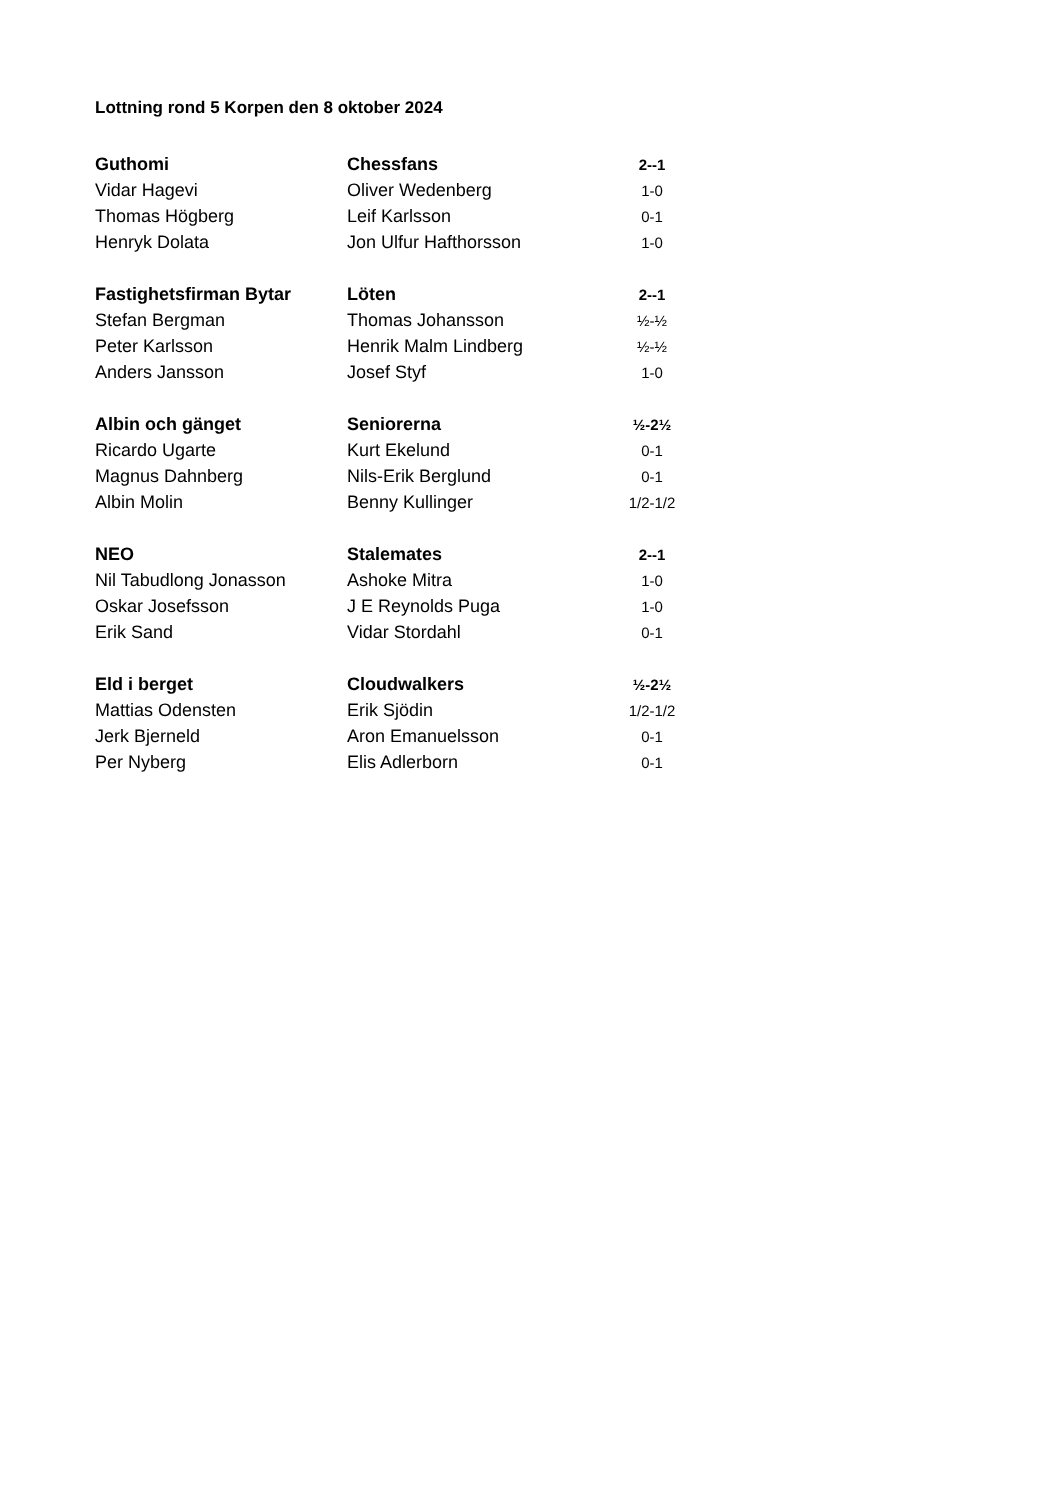Lottning rond 5 Korpen den 8 oktober 2024
| Guthomi | Chessfans | 2--1 |
| Vidar Hagevi | Oliver Wedenberg | 1-0 |
| Thomas Högberg | Leif Karlsson | 0-1 |
| Henryk Dolata | Jon Ulfur Hafthorsson | 1-0 |
| Fastighetsfirman Bytar | Löten | 2--1 |
| Stefan Bergman | Thomas Johansson | ½-½ |
| Peter Karlsson | Henrik Malm Lindberg | ½-½ |
| Anders Jansson | Josef Styf | 1-0 |
| Albin och gänget | Seniorerna | ½-2½ |
| Ricardo Ugarte | Kurt Ekelund | 0-1 |
| Magnus Dahnberg | Nils-Erik Berglund | 0-1 |
| Albin Molin | Benny Kullinger | 1/2-1/2 |
| NEO | Stalemates | 2--1 |
| Nil Tabudlong Jonasson | Ashoke Mitra | 1-0 |
| Oskar Josefsson | J E Reynolds Puga | 1-0 |
| Erik Sand | Vidar Stordahl | 0-1 |
| Eld i berget | Cloudwalkers | ½-2½ |
| Mattias Odensten | Erik Sjödin | 1/2-1/2 |
| Jerk Bjerneld | Aron Emanuelsson | 0-1 |
| Per Nyberg | Elis Adlerborn | 0-1 |